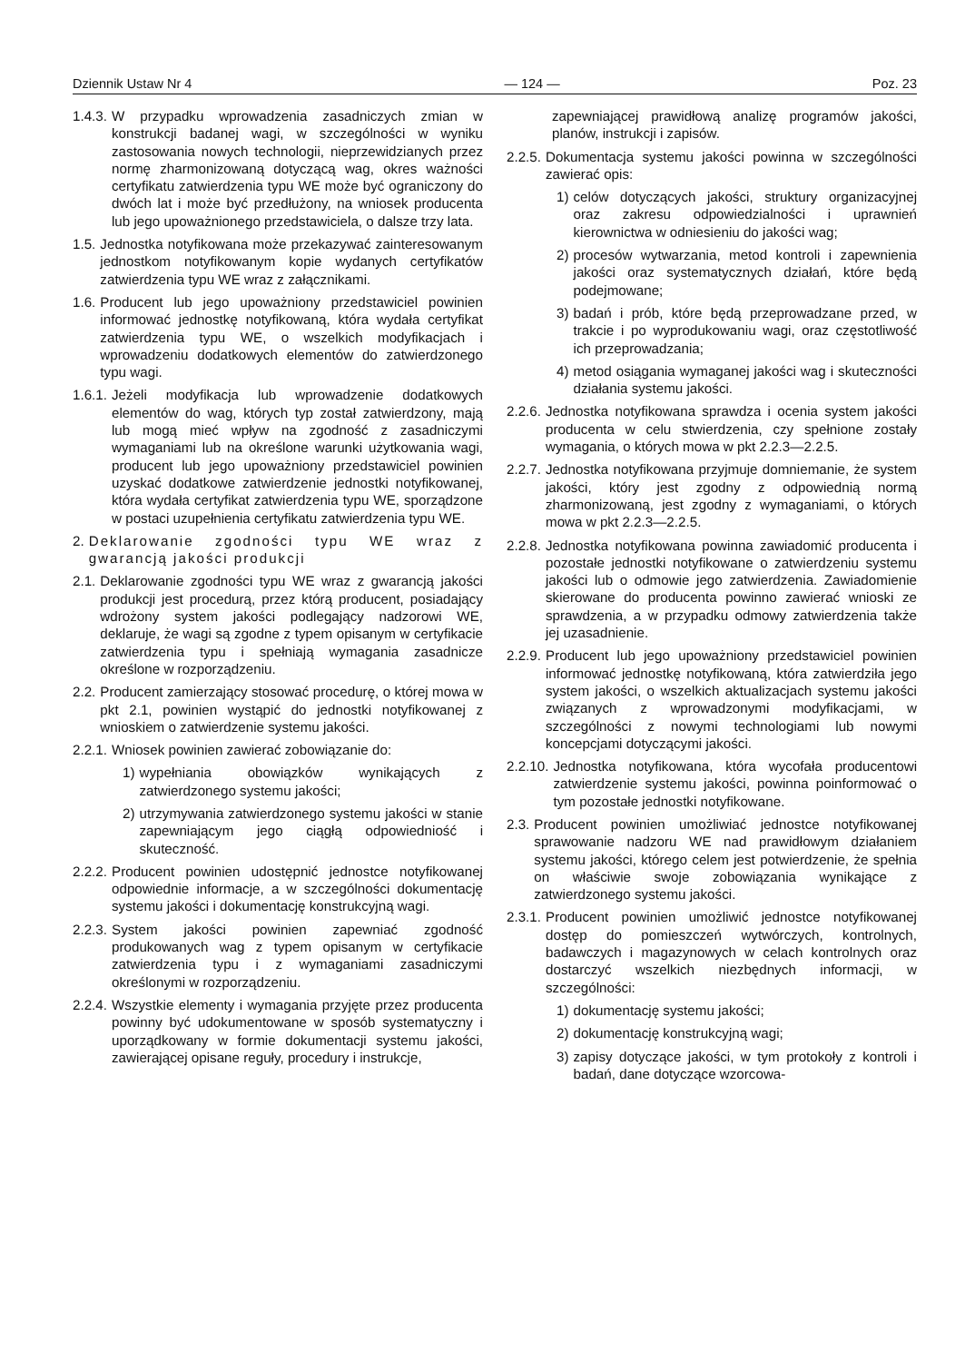Dziennik Ustaw Nr 4 — 124 — Poz. 23
1.4.3. W przypadku wprowadzenia zasadniczych zmian w konstrukcji badanej wagi, w szczególności w wyniku zastosowania nowych technologii, nieprzewidzianych przez normę zharmonizowaną dotyczącą wag, okres ważności certyfikatu zatwierdzenia typu WE może być ograniczony do dwóch lat i może być przedłużony, na wniosek producenta lub jego upoważnionego przedstawiciela, o dalsze trzy lata.
1.5. Jednostka notyfikowana może przekazywać zainteresowanym jednostkom notyfikowanym kopie wydanych certyfikatów zatwierdzenia typu WE wraz z załącznikami.
1.6. Producent lub jego upoważniony przedstawiciel powinien informować jednostkę notyfikowaną, która wydała certyfikat zatwierdzenia typu WE, o wszelkich modyfikacjach i wprowadzeniu dodatkowych elementów do zatwierdzonego typu wagi.
1.6.1. Jeżeli modyfikacja lub wprowadzenie dodatkowych elementów do wag, których typ został zatwierdzony, mają lub mogą mieć wpływ na zgodność z zasadniczymi wymaganiami lub na określone warunki użytkowania wagi, producent lub jego upoważniony przedstawiciel powinien uzyskać dodatkowe zatwierdzenie jednostki notyfikowanej, która wydała certyfikat zatwierdzenia typu WE, sporządzone w postaci uzupełnienia certyfikatu zatwierdzenia typu WE.
2. Deklarowanie zgodności typu WE wraz z gwarancją jakości produkcji
2.1. Deklarowanie zgodności typu WE wraz z gwarancją jakości produkcji jest procedurą, przez którą producent, posiadający wdrożony system jakości podlegający nadzorowi WE, deklaruje, że wagi są zgodne z typem opisanym w certyfikacie zatwierdzenia typu i spełniają wymagania zasadnicze określone w rozporządzeniu.
2.2. Producent zamierzający stosować procedurę, o której mowa w pkt 2.1, powinien wystąpić do jednostki notyfikowanej z wnioskiem o zatwierdzenie systemu jakości.
2.2.1. Wniosek powinien zawierać zobowiązanie do:
1) wypełniania obowiązków wynikających z zatwierdzonego systemu jakości;
2) utrzymywania zatwierdzonego systemu jakości w stanie zapewniającym jego ciągłą odpowiedniość i skuteczność.
2.2.2. Producent powinien udostępnić jednostce notyfikowanej odpowiednie informacje, a w szczególności dokumentację systemu jakości i dokumentację konstrukcyjną wagi.
2.2.3. System jakości powinien zapewniać zgodność produkowanych wag z typem opisanym w certyfikacie zatwierdzenia typu i z wymaganiami zasadniczymi określonymi w rozporządzeniu.
2.2.4. Wszystkie elementy i wymagania przyjęte przez producenta powinny być udokumentowane w sposób systematyczny i uporządkowany w formie dokumentacji systemu jakości, zawierającej opisane reguły, procedury i instrukcje,
zapewniającej prawidłową analizę programów jakości, planów, instrukcji i zapisów.
2.2.5. Dokumentacja systemu jakości powinna w szczególności zawierać opis:
1) celów dotyczących jakości, struktury organizacyjnej oraz zakresu odpowiedzialności i uprawnień kierownictwa w odniesieniu do jakości wag;
2) procesów wytwarzania, metod kontroli i zapewnienia jakości oraz systematycznych działań, które będą podejmowane;
3) badań i prób, które będą przeprowadzane przed, w trakcie i po wyprodukowaniu wagi, oraz częstotliwość ich przeprowadzania;
4) metod osiągania wymaganej jakości wag i skuteczności działania systemu jakości.
2.2.6. Jednostka notyfikowana sprawdza i ocenia system jakości producenta w celu stwierdzenia, czy spełnione zostały wymagania, o których mowa w pkt 2.2.3—2.2.5.
2.2.7. Jednostka notyfikowana przyjmuje domniemanie, że system jakości, który jest zgodny z odpowiednią normą zharmonizowaną, jest zgodny z wymaganiami, o których mowa w pkt 2.2.3—2.2.5.
2.2.8. Jednostka notyfikowana powinna zawiadomić producenta i pozostałe jednostki notyfikowane o zatwierdzeniu systemu jakości lub o odmowie jego zatwierdzenia. Zawiadomienie skierowane do producenta powinno zawierać wnioski ze sprawdzenia, a w przypadku odmowy zatwierdzenia także jej uzasadnienie.
2.2.9. Producent lub jego upoważniony przedstawiciel powinien informować jednostkę notyfikowaną, która zatwierdziła jego system jakości, o wszelkich aktualizacjach systemu jakości związanych z wprowadzonymi modyfikacjami, w szczególności z nowymi technologiami lub nowymi koncepcjami dotyczącymi jakości.
2.2.10. Jednostka notyfikowana, która wycofała producentowi zatwierdzenie systemu jakości, powinna poinformować o tym pozostałe jednostki notyfikowane.
2.3. Producent powinien umożliwiać jednostce notyfikowanej sprawowanie nadzoru WE nad prawidłowym działaniem systemu jakości, którego celem jest potwierdzenie, że spełnia on właściwie swoje zobowiązania wynikające z zatwierdzonego systemu jakości.
2.3.1. Producent powinien umożliwić jednostce notyfikowanej dostęp do pomieszczeń wytwórczych, kontrolnych, badawczych i magazynowych w celach kontrolnych oraz dostarczyć wszelkich niezbędnych informacji, w szczególności:
1) dokumentację systemu jakości;
2) dokumentację konstrukcyjną wagi;
3) zapisy dotyczące jakości, w tym protokoły z kontroli i badań, dane dotyczące wzorcowa-